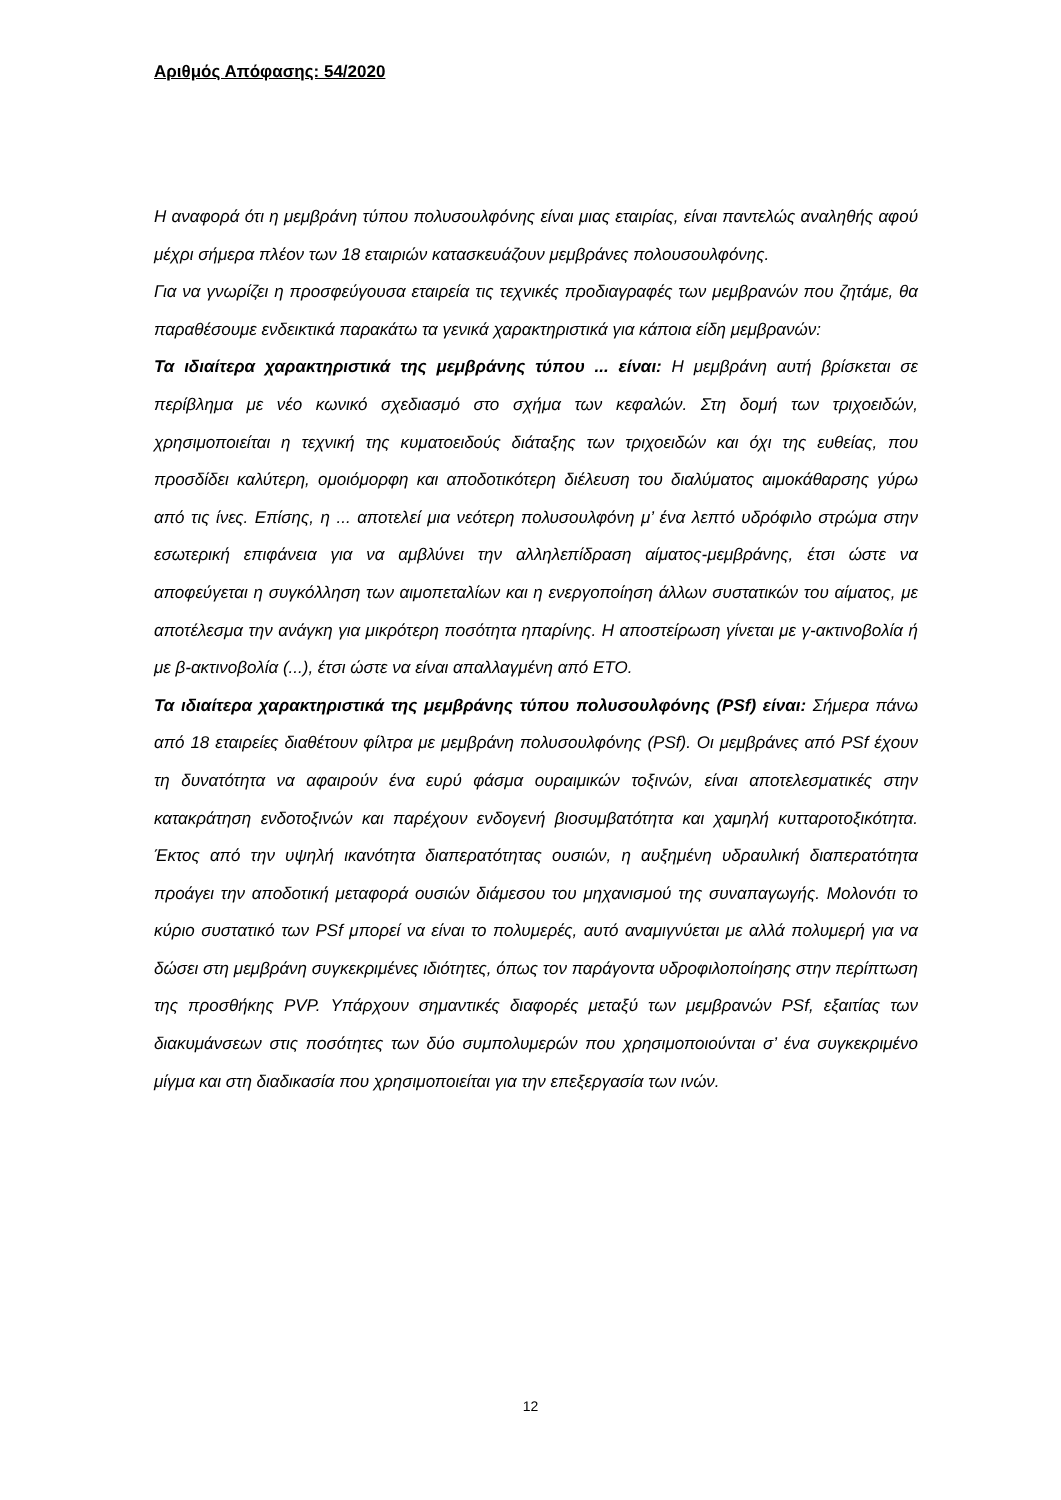Αριθμός Απόφασης: 54/2020
Η αναφορά ότι η μεμβράνη τύπου πολυσουλφόνης είναι μιας εταιρίας, είναι παντελώς αναληθής αφού μέχρι σήμερα πλέον των 18 εταιριών κατασκευάζουν μεμβράνες πολουσουλφόνης.
Για να γνωρίζει η προσφεύγουσα εταιρεία τις τεχνικές προδιαγραφές των μεμβρανών που ζητάμε, θα παραθέσουμε ενδεικτικά παρακάτω τα γενικά χαρακτηριστικά για κάποια είδη μεμβρανών:
Τα ιδιαίτερα χαρακτηριστικά της μεμβράνης τύπου ... είναι: Η μεμβράνη αυτή βρίσκεται σε περίβλημα με νέο κωνικό σχεδιασμό στο σχήμα των κεφαλών. Στη δομή των τριχοειδών, χρησιμοποιείται η τεχνική της κυματοειδούς διάταξης των τριχοειδών και όχι της ευθείας, που προσδίδει καλύτερη, ομοιόμορφη και αποδοτικότερη διέλευση του διαλύματος αιμοκάθαρσης γύρω από τις ίνες. Επίσης, η ... αποτελεί μια νεότερη πολυσουλφόνη μ’ ένα λεπτό υδρόφιλο στρώμα στην εσωτερική επιφάνεια για να αμβλύνει την αλληλεπίδραση αίματος-μεμβράνης, έτσι ώστε να αποφεύγεται η συγκόλληση των αιμοπεταλίων και η ενεργοποίηση άλλων συστατικών του αίματος, με αποτέλεσμα την ανάγκη για μικρότερη ποσότητα ηπαρίνης. Η αποστείρωση γίνεται με γ-ακτινοβολία ή με β-ακτινοβολία (...), έτσι ώστε να είναι απαλλαγμένη από ΕΤΟ.
Τα ιδιαίτερα χαρακτηριστικά της μεμβράνης τύπου πολυσουλφόνης (PSf) είναι: Σήμερα πάνω από 18 εταιρείες διαθέτουν φίλτρα με μεμβράνη πολυσουλφόνης (PSf). Οι μεμβράνες από PSf έχουν τη δυνατότητα να αφαιρούν ένα ευρύ φάσμα ουραιμικών τοξινών, είναι αποτελεσματικές στην κατακράτηση ενδοτοξινών και παρέχουν ενδογενή βιοσυμβατότητα και χαμηλή κυτταροτοξικότητα. Έκτος από την υψηλή ικανότητα διαπερατότητας ουσιών, η αυξημένη υδραυλική διαπερατότητα προάγει την αποδοτική μεταφορά ουσιών διάμεσου του μηχανισμού της συναπαγωγής. Μολονότι το κύριο συστατικό των PSf μπορεί να είναι το πολυμερές, αυτό αναμιγνύεται με αλλά πολυμερή για να δώσει στη μεμβράνη συγκεκριμένες ιδιότητες, όπως τον παράγοντα υδροφιλοποίησης στην περίπτωση της προσθήκης PVP. Υπάρχουν σημαντικές διαφορές μεταξύ των μεμβρανών PSf, εξαιτίας των διακυμάνσεων στις ποσότητες των δύο συμπολυμερών που χρησιμοποιούνται σ’ ένα συγκεκριμένο μίγμα και στη διαδικασία που χρησιμοποιείται για την επεξεργασία των ινών.
12